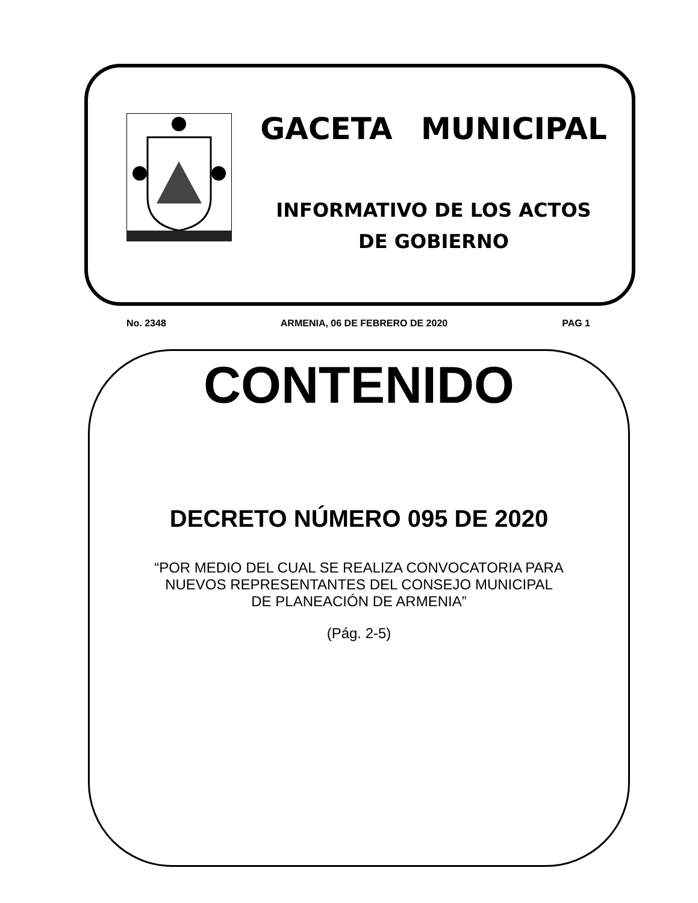GACETA MUNICIPAL
INFORMATIVO DE LOS ACTOS
DE GOBIERNO
No. 2348 ARMENIA, 06 DE FEBRERO DE 2020 PAG 1
CONTENIDO
DECRETO NÚMERO 095 DE 2020
“POR MEDIO DEL CUAL SE REALIZA CONVOCATORIA PARA
NUEVOS REPRESENTANTES DEL CONSEJO MUNICIPAL
DE PLANEACIÓN DE ARMENIA”
(Pág. 2-5)